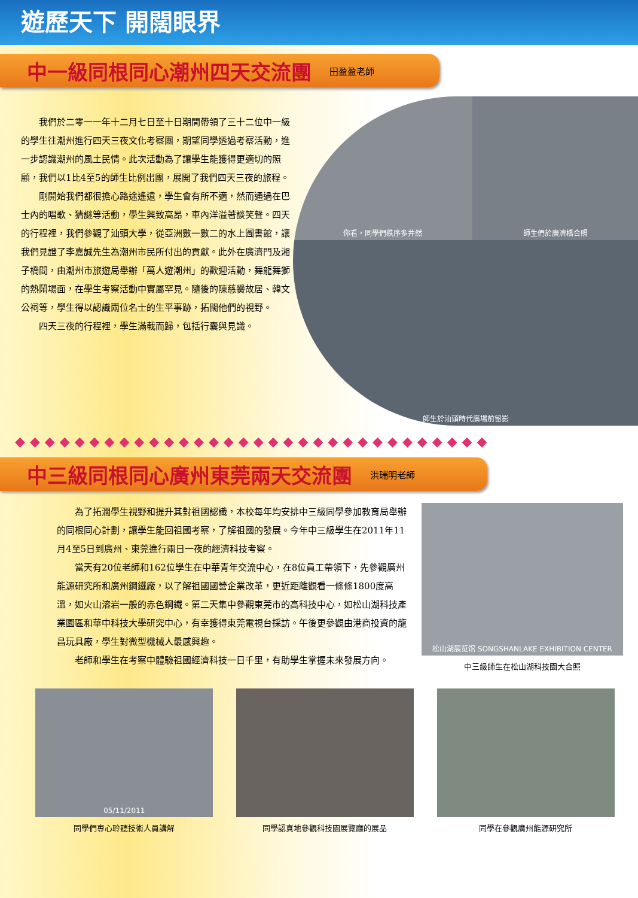遊歷天下 開闊眼界
中一級同根同心潮州四天交流團
田盈盈老師
我們於二零一一年十二月七日至十日期間帶領了三十二位中一級的學生往潮州進行四天三夜文化考察團，期望同學透過考察活動，進一步認識潮州的風土民情。此次活動為了讓學生能獲得更適切的照顧，我們以1比4至5的師生比例出團，展開了我們四天三夜的旅程。
剛開始我們都很擔心路途遙遠，學生會有所不適，然而通過在巴士內的唱歌、猜謎等活動，學生興致高昂，車內洋溢著談笑聲。四天的行程裡，我們參觀了汕頭大學，從亞洲數一數二的水上圖書館，讓我們見證了李嘉誠先生為潮州市民所付出的貢獻。此外在廣濟門及湘子橋間，由潮州市旅遊局舉辦「萬人遊潮州」的歡迎活動，舞龍舞獅的熱鬧場面，在學生考察活動中實屬罕見。隨後的陳慈黌故居、韓文公祠等，學生得以認識兩位名士的生平事跡，拓闊他們的視野。
四天三夜的行程裡，學生滿載而歸，包括行囊與見識。
你看，同學們秩序多井然
師生們於廣濟橋合照
師生於汕頭時代廣場前留影
◆◆◆◆◆◆◆◆◆◆◆◆◆◆◆◆◆◆◆◆◆◆◆◆◆◆◆◆◆◆◆◆
中三級同根同心廣州東莞兩天交流團
洪瑞明老師
為了拓濶學生視野和提升其對祖國認識，本校每年均安排中三級同學參加教育局舉辦的同根同心計劃，讓學生能回祖國考察，了解祖國的發展。今年中三級學生在2011年11月4至5日到廣州、東莞進行兩日一夜的經濟科技考察。
當天有20位老師和162位學生在中華青年交流中心，在8位員工帶領下，先參觀廣州能源研究所和廣州鋼鐵廠，以了解祖國國營企業改革，更近距離觀看一條條1800度高溫，如火山溶岩一般的赤色鋼鐵。第二天集中參觀東莞市的高科技中心，如松山湖科技產業園區和華中科技大學研究中心，有幸獲得東莞電視台採訪。午後更參觀由港商投資的龍昌玩具廠，學生對微型機械人最感興趣。
老師和學生在考察中體驗祖國經濟科技一日千里，有助學生掌握未來發展方向。
松山湖展览馆 SONGSHANLAKE EXHIBITION CENTER
中三級師生在松山湖科技園大合照
05/11/2011
同學們專心聆聽技術人員講解
同學認真地參觀科技園展覽廳的展品 同學在參觀廣州能源研究所